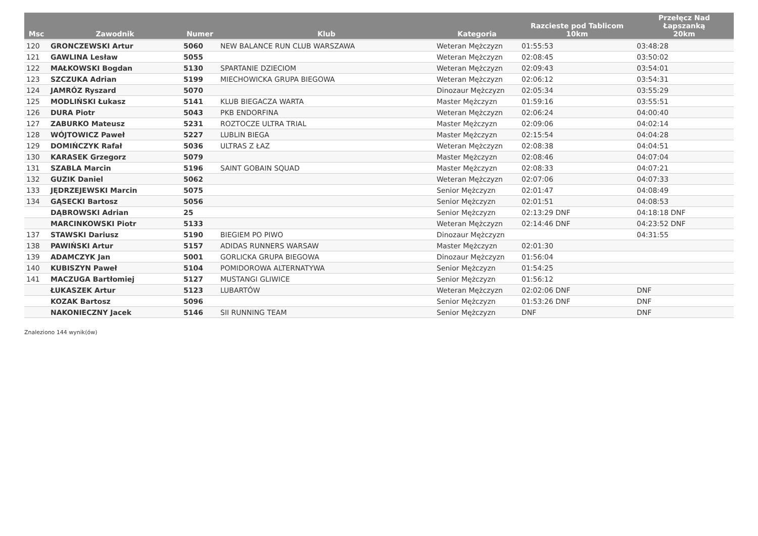| Msc | Zawodnik | Numer | Klub | Kategoria | Razcieste pod Tablicom 10km | Przełęcz Nad Łapszanką 20km |
| --- | --- | --- | --- | --- | --- | --- |
| 120 | GRONCZEWSKI Artur | 5060 | NEW BALANCE RUN CLUB WARSZAWA | Weteran Mężczyzn | 01:55:53 | 03:48:28 |
| 121 | GAWLINA Lesław | 5055 | | Weteran Mężczyzn | 02:08:45 | 03:50:02 |
| 122 | MAŁKOWSKI Bogdan | 5130 | SPARTANIE DZIECIOM | Weteran Mężczyzn | 02:09:43 | 03:54:01 |
| 123 | SZCZUKA Adrian | 5199 | MIECHOWICKA GRUPA BIEGOWA | Weteran Mężczyzn | 02:06:12 | 03:54:31 |
| 124 | JAMRÓZ Ryszard | 5070 | | Dinozaur Mężczyzn | 02:05:34 | 03:55:29 |
| 125 | MODLIŃSKI Łukasz | 5141 | KLUB BIEGACZA WARTA | Master Mężczyzn | 01:59:16 | 03:55:51 |
| 126 | DURA Piotr | 5043 | PKB ENDORFINA | Weteran Mężczyzn | 02:06:24 | 04:00:40 |
| 127 | ZABURKO Mateusz | 5231 | ROZTOCZE ULTRA TRIAL | Master Mężczyzn | 02:09:06 | 04:02:14 |
| 128 | WÓJTOWICZ Paweł | 5227 | LUBLIN BIEGA | Master Mężczyzn | 02:15:54 | 04:04:28 |
| 129 | DOMIŃCZYK Rafał | 5036 | ULTRAS Z ŁAZ | Weteran Mężczyzn | 02:08:38 | 04:04:51 |
| 130 | KARASEK Grzegorz | 5079 | | Master Mężczyzn | 02:08:46 | 04:07:04 |
| 131 | SZABLA Marcin | 5196 | SAINT GOBAIN SQUAD | Master Mężczyzn | 02:08:33 | 04:07:21 |
| 132 | GUZIK Daniel | 5062 | | Weteran Mężczyzn | 02:07:06 | 04:07:33 |
| 133 | JĘDRZEJEWSKI Marcin | 5075 | | Senior Mężczyzn | 02:01:47 | 04:08:49 |
| 134 | GĄSECKI Bartosz | 5056 | | Senior Mężczyzn | 02:01:51 | 04:08:53 |
| | DĄBROWSKI Adrian | 25 | | Senior Mężczyzn | 02:13:29 DNF | 04:18:18 DNF |
| | MARCINKOWSKI Piotr | 5133 | | Weteran Mężczyzn | 02:14:46 DNF | 04:23:52 DNF |
| 137 | STAWSKI Dariusz | 5190 | BIEGIEM PO PIWO | Dinozaur Mężczyzn | | 04:31:55 |
| 138 | PAWIŃSKI Artur | 5157 | ADIDAS RUNNERS WARSAW | Master Mężczyzn | 02:01:30 | |
| 139 | ADAMCZYK Jan | 5001 | GORLICKA GRUPA BIEGOWA | Dinozaur Mężczyzn | 01:56:04 | |
| 140 | KUBISZYN Paweł | 5104 | POMIDOROWA ALTERNATYWA | Senior Mężczyzn | 01:54:25 | |
| 141 | MACZUGA Bartłomiej | 5127 | MUSTANGI GLIWICE | Senior Mężczyzn | 01:56:12 | |
| | ŁUKASZEK Artur | 5123 | LUBARTÓW | Weteran Mężczyzn | 02:02:06 DNF | DNF |
| | KOZAK Bartosz | 5096 | | Senior Mężczyzn | 01:53:26 DNF | DNF |
| | NAKONIECZNY Jacek | 5146 | SII RUNNING TEAM | Senior Mężczyzn | DNF | DNF |
Znaleziono 144 wynik(ów)